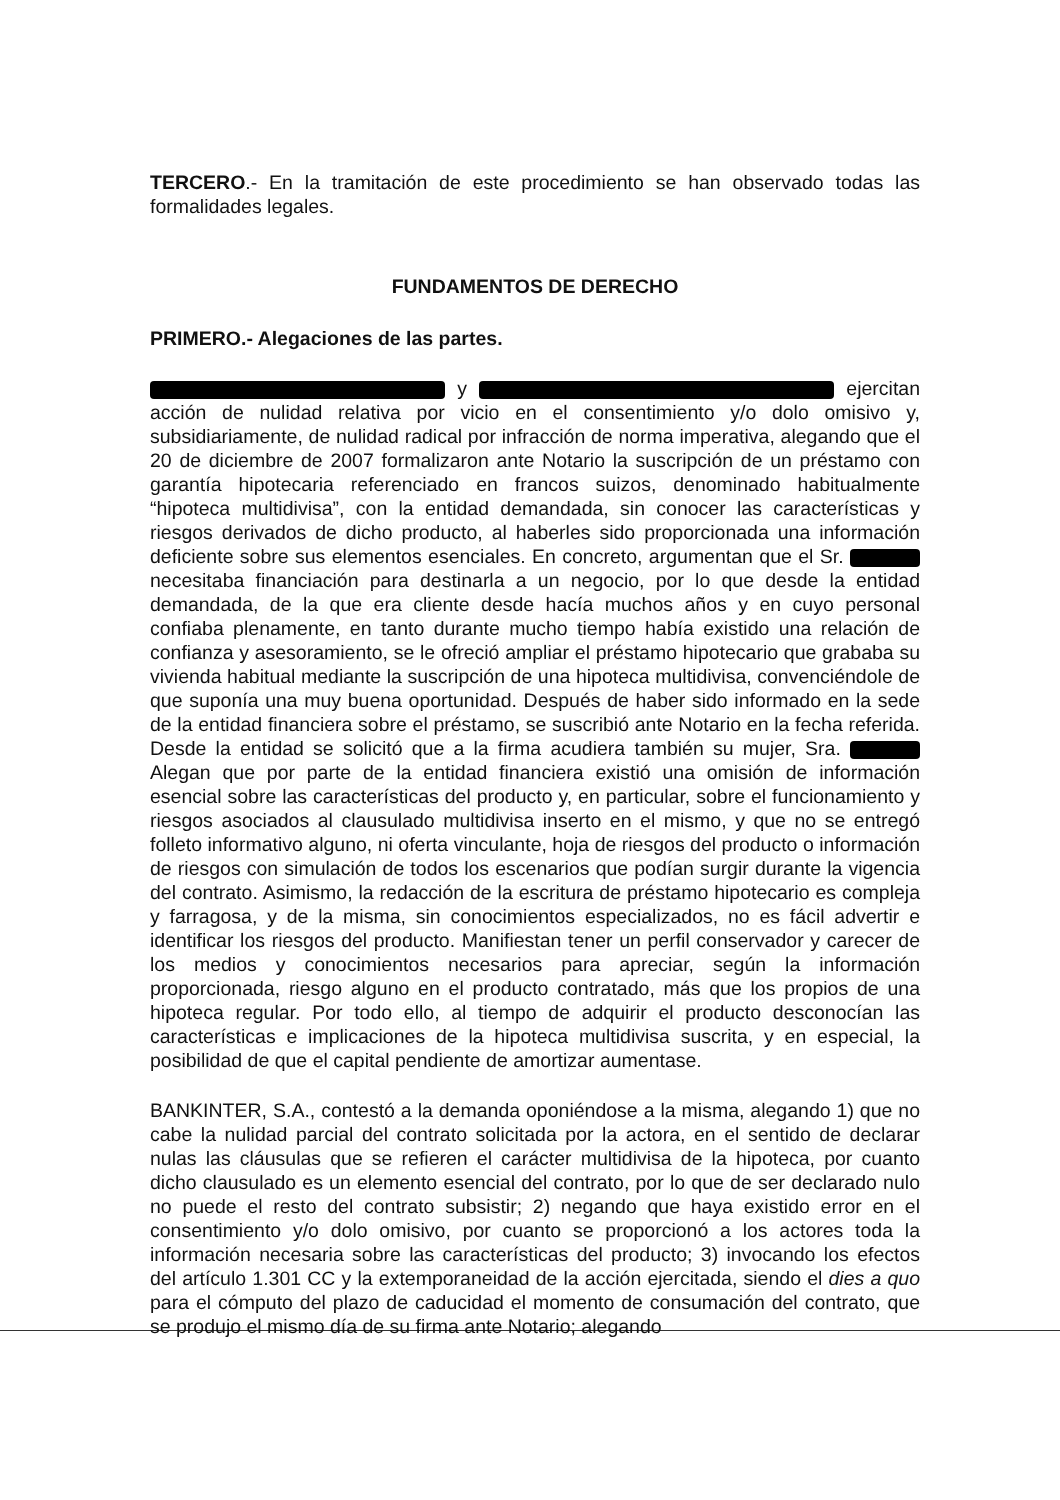TERCERO.- En la tramitación de este procedimiento se han observado todas las formalidades legales.
FUNDAMENTOS DE DERECHO
PRIMERO.- Alegaciones de las partes.
y ejercitan acción de nulidad relativa por vicio en el consentimiento y/o dolo omisivo y, subsidiariamente, de nulidad radical por infracción de norma imperativa, alegando que el 20 de diciembre de 2007 formalizaron ante Notario la suscripción de un préstamo con garantía hipotecaria referenciado en francos suizos, denominado habitualmente “hipoteca multidivisa”, con la entidad demandada, sin conocer las características y riesgos derivados de dicho producto, al haberles sido proporcionada una información deficiente sobre sus elementos esenciales. En concreto, argumentan que el Sr. necesitaba financiación para destinarla a un negocio, por lo que desde la entidad demandada, de la que era cliente desde hacía muchos años y en cuyo personal confiaba plenamente, en tanto durante mucho tiempo había existido una relación de confianza y asesoramiento, se le ofreció ampliar el préstamo hipotecario que grababa su vivienda habitual mediante la suscripción de una hipoteca multidivisa, convenciéndole de que suponía una muy buena oportunidad. Después de haber sido informado en la sede de la entidad financiera sobre el préstamo, se suscribió ante Notario en la fecha referida. Desde la entidad se solicitó que a la firma acudiera también su mujer, Sra. Alegan que por parte de la entidad financiera existió una omisión de información esencial sobre las características del producto y, en particular, sobre el funcionamiento y riesgos asociados al clausulado multidivisa inserto en el mismo, y que no se entregó folleto informativo alguno, ni oferta vinculante, hoja de riesgos del producto o información de riesgos con simulación de todos los escenarios que podían surgir durante la vigencia del contrato. Asimismo, la redacción de la escritura de préstamo hipotecario es compleja y farragosa, y de la misma, sin conocimientos especializados, no es fácil advertir e identificar los riesgos del producto. Manifiestan tener un perfil conservador y carecer de los medios y conocimientos necesarios para apreciar, según la información proporcionada, riesgo alguno en el producto contratado, más que los propios de una hipoteca regular. Por todo ello, al tiempo de adquirir el producto desconocían las características e implicaciones de la hipoteca multidivisa suscrita, y en especial, la posibilidad de que el capital pendiente de amortizar aumentase.
BANKINTER, S.A., contestó a la demanda oponiéndose a la misma, alegando 1) que no cabe la nulidad parcial del contrato solicitada por la actora, en el sentido de declarar nulas las cláusulas que se refieren el carácter multidivisa de la hipoteca, por cuanto dicho clausulado es un elemento esencial del contrato, por lo que de ser declarado nulo no puede el resto del contrato subsistir; 2) negando que haya existido error en el consentimiento y/o dolo omisivo, por cuanto se proporcionó a los actores toda la información necesaria sobre las características del producto; 3) invocando los efectos del artículo 1.301 CC y la extemporaneidad de la acción ejercitada, siendo el dies a quo para el cómputo del plazo de caducidad el momento de consumación del contrato, que se produjo el mismo día de su firma ante Notario; alegando